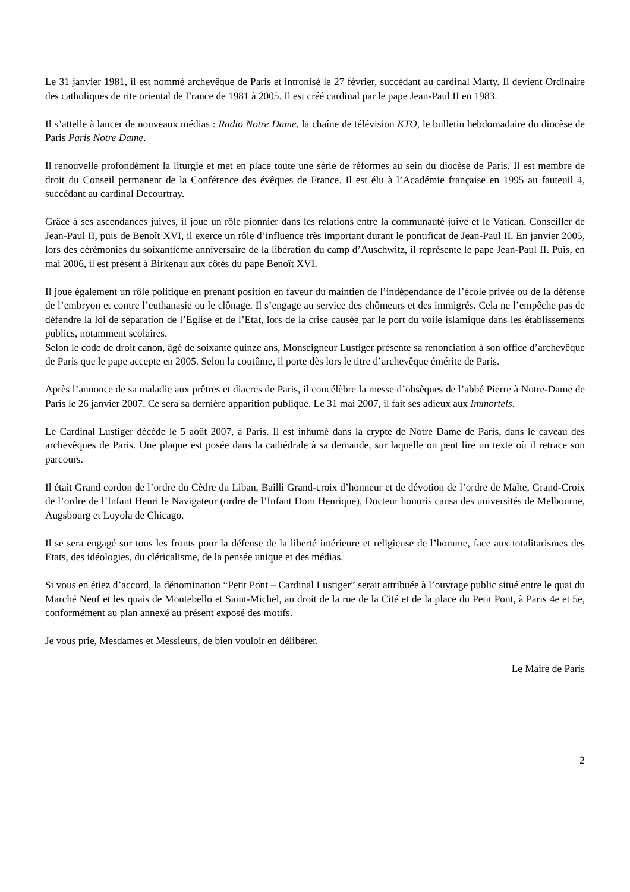Le 31 janvier 1981, il est nommé archevêque de Paris et intronisé le 27 février, succédant au cardinal Marty. Il devient Ordinaire des catholiques de rite oriental de France de 1981 à 2005. Il est créé cardinal par le pape Jean-Paul II en 1983.
Il s’attelle à lancer de nouveaux médias : Radio Notre Dame, la chaîne de télévision KTO, le bulletin hebdomadaire du diocèse de Paris Paris Notre Dame.
Il renouvelle profondément la liturgie et met en place toute une série de réformes au sein du diocèse de Paris. Il est membre de droit du Conseil permanent de la Conférence des évêques de France. Il est élu à l’Académie française en 1995 au fauteuil 4, succédant au cardinal Decourtray.
Grâce à ses ascendances juives, il joue un rôle pionnier dans les relations entre la communauté juive et le Vatican. Conseiller de Jean-Paul II, puis de Benoît XVI, il exerce un rôle d’influence très important durant le pontificat de Jean-Paul II. En janvier 2005, lors des cérémonies du soixantième anniversaire de la libération du camp d’Auschwitz, il représente le pape Jean-Paul II. Puis, en mai 2006, il est présent à Birkenau aux côtés du pape Benoît XVI.
Il joue également un rôle politique en prenant position en faveur du maintien de l’indépendance de l’école privée ou de la défense de l’embryon et contre l’euthanasie ou le clônage. Il s’engage au service des chômeurs et des immigrés. Cela ne l’empêche pas de défendre la loi de séparation de l’Eglise et de l’Etat, lors de la crise causée par le port du voile islamique dans les établissements publics, notamment scolaires.
Selon le code de droit canon, âgé de soixante quinze ans, Monseigneur Lustiger présente sa renonciation à son office d’archevêque de Paris que le pape accepte en 2005. Selon la coutûme, il porte dès lors le titre d’archevêque émérite de Paris.
Après l’annonce de sa maladie aux prêtres et diacres de Paris, il concélèbre la messe d’obsèques de l’abbé Pierre à Notre-Dame de Paris le 26 janvier 2007. Ce sera sa dernière apparition publique. Le 31 mai 2007, il fait ses adieux aux Immortels.
Le Cardinal Lustiger décède le 5 août 2007, à Paris. Il est inhumé dans la crypte de Notre Dame de Paris, dans le caveau des archevêques de Paris. Une plaque est posée dans la cathédrale à sa demande, sur laquelle on peut lire un texte où il retrace son parcours.
Il était Grand cordon de l’ordre du Cèdre du Liban, Bailli Grand-croix d’honneur et de dévotion de l’ordre de Malte, Grand-Croix de l’ordre de l’Infant Henri le Navigateur (ordre de l’Infant Dom Henrique), Docteur honoris causa des universités de Melbourne, Augsbourg et Loyola de Chicago.
Il se sera engagé sur tous les fronts pour la défense de la liberté intérieure et religieuse de l’homme, face aux totalitarismes des Etats, des idéologies, du cléricalisme, de la pensée unique et des médias.
Si vous en étiez d’accord, la dénomination “Petit Pont – Cardinal Lustiger” serait attribuée à l’ouvrage public situé entre le quai du Marché Neuf et les quais de Montebello et Saint-Michel, au droit de la rue de la Cité et de la place du Petit Pont, à Paris 4e et 5e, conformément au plan annexé au présent exposé des motifs.
Je vous prie, Mesdames et Messieurs, de bien vouloir en délibérer.
Le Maire de Paris
2